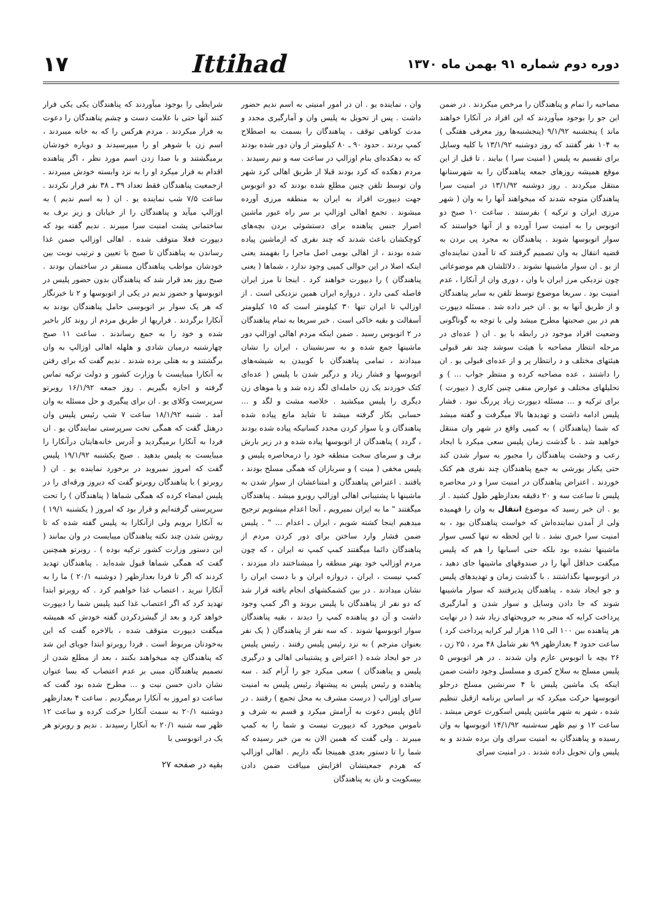دوره دوم شماره ۹۱ بهمن ماه ۱۳۷۰
Ittihad
۱۷
مصاحبه را تمام و پناهندگان را مرخص میکردند . در ضمن این جو را بوجود میآوردند که این افراد در آنکارا خواهند ماند ) پنجشنبه ۹/۱/۹۲ (پنجشنبه‌ها روز معرفی هفتگی ) به ۱۰۴ نفر گفتند که روز دوشنبه ۱۳/۱/۹۲ با کلیه وسایل برای تقسیم به پلیس ( امنیت سرا ) بیایند . تا قبل از این موقع همیشه روزهای جمعه پناهندگان را به شهرستانها منتقل میکردند . روز دوشنبه ۱۳/۱/۹۲ در امنیت سرا پناهندگان متوجه شدند که میخواهند آنها را به وان ( شهر مرزی ایران و ترکیه ) بفرستند . ساعت ۱۰ صبح دو اتوبوس را به امنیت سرا آورده و از آنها خواستند که سوار اتوبوسها شوند . پناهندگان به مجرد پی بردن به قضیه انتقال به وان تصمیم گرفتند که تا آمدن نماینده‌ای از یو . ان سوار ماشینها نشوند . دلائلشان هم موضوعاتی چون نزدیکی مرز ایران با وان ، دوری وان از آنکارا ، عدم امنیت بود . سریعا موضوع توسط تلفن به سایر پناهندگان و از طریق آنها به یو . ان خبر داده شد . مسئله دیپورت هم در بین صحبتها مطرح میشد ولی با توجه به گوناگونی وضعیت افراد موجود در رابطه با یو . ان ( عده‌ای در مرحله انتظار مصاحبه با هیئت سوشد چند نفر قبولی هیئتهای مختلف و د رانتظار پر و از عده‌ای قبولی یو . ان را داشتند ، عده مصاحبه کرده و منتظر جواب ... ) و تحلیلهای مختلف و عوارض منفی چنین کاری ( دیپورت ) برای ترکیه و ... مسئله دیپورت زیاد پررنگ نبود . فشار پلیس ادامه داشت و تهدیدها بالا میگرفت و گفته میشد که شما (پناهندگان ) به کمپی واقع در شهر وان منتقل خواهید شد . با گذشت زمان پلیس سعی میکرد با ایجاد رعب و وحشت پناهندگان را مجبور به سوار شدن کند حتی یکبار یورشی به جمع پناهندگان چند نفری هم کتک خوردند . اعتراض پناهندگان در امنیت سرا و در محاصره پلیس تا ساعت سه و ۲۰ دقیقه بعدازظهر طول کشید . از یو . ان خبر رسید که موضوع انتقال به وان را فهمیده ولی از آمدن نماینده‌اش که خواست پناهندگان بود ، به امنیت سرا خبری نشد . تا این لحظه نه تنها کسی سوار ماشینها نشده بود بلکه حتی اسبابها را هم که پلیس میگفت حداقل آنها را در صندوقهای ماشینها جای دهید ، در اتوبوسها نگذاشتند . با گذشت زمان و تهدیدهای پلیس و جو ایجاد شده ، پناهندگان پذیرفتند که سوار ماشینها شوند که جا دادن وسایل و سوار شدن و آمارگیری پرداخت کرایه که منجر به جروبحثهای زیاد شد ( در نهایت هر پناهنده بین ۱۰۰ الی ۱۱۵ هزار لیر کرایه پرداخت کرد ) ساعت حدود ۴ بعدازظهر ۹۹ نفر شامل ۴۸ مرد ، ۲۵ زن ، ۲۶ بچه با اتوبوس عازم وان شدند . در هر اتوبوس ۵ پلیس مسلح به سلاح کمری و مسلسل وجود داشت ضمن اینکه یک ماشین پلیس با ۴ سرنشین مسلح درجلو اتوبوسها حرکت میکرد که بر اساس برنامه ازقبل تنظیم شده ، شهر به شهر ماشین پلیس اسکورت عوض میشد . ساعت ۱۲ و نیم ظهر سه‌شنبه ۱۴/۱/۹۲ اتوبوسها به وان رسیده و پناهندگان به امنیت سرای وان برده شدند و به پلیس وان تحویل داده شدند . در امنیت سرای
وان ، نماینده یو . ان در امور امنیتی به اسم ندیم حضور داشت . پس از تحویل به پلیس وان و آمارگیری مجدد و مدت کوتاهی توقف ، پناهندگان را بسمت به اصطلاح کمپ بردند . حدود ۹۰ ـ ۸۰ کیلومتر از وان دور شده بودند که به دهکده‌ای بنام اوزالپ در ساعت سه و نیم رسیدند . مردم دهکده که کرد بودند قبلا از طریق اهالی کرد شهر وان توسط تلفن چنین مطلع شده بودند که دو اتوبوس جهت دیپورت افراد به ایران به منطقه مرزی آورده میشوند . تجمع اهالی اوزالپ بر سر راه عبور ماشین اصرار جنس پناهنده برای دستشوئی بردن بچه‌های کوچکشان باعث شدند که چند نفری که ازماشین پیاده شده بودند ، از اهالی بومی اصل ماجرا را بفهمند یعنی اینکه اصلا در این حوالی کمپی وجود ندارد ، شماها ( یعنی پناهندگان ) را دیپورت خواهند کرد . اینجا تا مرز ایران فاصله کمی دارد . دروازه ایران همین نزدیکی است . از اوزالپ تا ایران تنها ۳۰ کیلومتر است که ۱۵ کیلومتر آسفالت و بقیه خاکی است . خبر سریعا به تمام پناهندگان در ۲ اتوبوس رسید . ضمن اینکه مردم اهالی اوزالپ دور ماشینها جمع شده و به سرنشینان ، ایران را نشان میدادند ، تمامی پناهندگان با کوبیدن به شیشه‌های اتوبوسها و فشار زیاد و درگیر شدن با پلیس ( عده‌ای کتک خوردند یک زن حامله‌ای لگد زده شد و یا موهای زن دیگری را پلیس میکشید . خلاصه مشت و لگد و ... حسابی بکار گرفته میشد تا شاید مانع پیاده شده پناهندگان و یا سوار کردن مجدد کسانیکه پیاده شده بودند ، گردد ) پناهندگان از اتوبوسها پیاده شده و در زیر بارش برف و سرمای سخت منطقه خود را درمحاصره پلیس و پلیس مخفی ( میت ) و سربازان که همگی مسلح بودند ، یافتند . اعتراض پناهندگان و امتناعشان از سوار شدن به ماشینها با پشتیبانی اهالی اوزالپ روبرو میشد . پناهندگان میگفتند " ما به ایران نمیرویم ، آنجا اعدام میشویم ترجیح میدهیم اینجا کشته شویم ، ایران ـ اعدام ... " . پلیس ضمن فشار وارد ساختن برای دور کردن مردم از پناهندگان دائما میگفتند کمپ کمپ نه ایران ، که چون مردم اوزالپ خود بهتر منطقه را میشناختند داد میزدند ، کمپ نیست ، ایران ، دروازه ایران و با دست ایران را نشان میدادند . در بین کشمکشهای انجام یافته قرار شد که دو نفر از پناهندگان با پلیس بروند و اگر کمپ وجود داشت و آن دو پناهنده کمپ را دیدند ، بقیه پناهندگان سوار اتوبوسها شوند . که سه نفر از پناهندگان ( یک نفر بعنوان مترجم ) به نزد رئیس پلیس رفتند . رئیس پلیس در جو ایجاد شده ( اعتراض و پشتیبانی اهالی و درگیری پلیس و پناهندگان ) سعی میکرد جو را آرام کند . سه پناهنده و رئیس پلیس به پیشنهاد رئیس پلیس به امنیت سرای اوزالپ ( درست مشرف به محل تجمع ) رفتند . در اتاق پلیس دعوت به آرامش میکرد و قسم به شرف و ناموس میخورد که دیپورت نیست و شما را به کمپ میبرند . ولی گفت که همین الان به من خبر رسیده که شما را تا دستور بعدی همینجا نگه داریم . اهالی اوزالپ که هردم جمعیتشان افزایش مییافت ضمن دادن بیسکویت و نان به پناهندگان
شرایطی را بوجود میآوردند که پناهندگان یکی یکی فرار کنند آنها حتی با علامت دست و چشم پناهندگان را دعوت به فرار میکردند . مردم هرکس را که به خانه میبردند ، اسم زن یا شوهر او را میپرسیدند و دوباره خودشان برمیگشتند و با صدا زدن اسم مورد نظر ، اگر پناهنده اقدام به فرار میکرد او را به نزد وابسته خودش میبردند . ازجمعیت پناهندگان فقط تعداد ۳۹ ـ ۳۸ نفر فرار نکردند . ساعت ۷/۵ شب نماینده یو . ان ( به اسم ندیم ) به اوزالپ میآید و پناهندگان را از خیابان و زیر برف به ساختمانی پشت امنیت سرا میبرند . ندیم گفته بود که دیپورت فعلا متوقف شده . اهالی اوزالپ ضمن غذا رساندن به پناهندگان تا صبح با تعیین و ترتیب نوبت بین خودشان مواظب پناهندگان مستقر در ساختمان بودند . صبح روز بعد قرار شد که پناهندگان بدون حضور پلیس در اتوبوسها و حضور ندیم در یکی از اتوبوسها و ۲ تا خبرنگار که هر یک سوار بر اتوبوسی حامل پناهندگان بودند به آنکارا برگردند . فراریها از طریق مردم از روند کار باخبر شده و خود را به جمع رساندند . ساعت ۱۱ صبح چهارشنبه درمیان شادی و هلهله اهالی اوزالپ به وان برگشتند و به هتلی برده شدند . ندیم گفت که برای رفتن به آنکارا میبایست با وزارت کشور و دولت ترکیه تماس گرفته و اجازه بگیریم . روز جمعه ۱۶/۱/۹۲ روبرتو سرپرست وکلای یو . ان برای پیگیری و حل مسئله به وان آمد . شنبه ۱۸/۱/۹۲ ساعت ۷ شب رئیس پلیس وان درهتل گفت که همگی تحت سرپرستی نمایندگان یو . ان فردا به آنکارا برمیگردید و آدرس خانه‌هایتان درآنکارا را میبایست به پلیس بدهید . صبح یکشنبه ۱۹/۱/۹۲ پلیس گفت که امروز نمیروید در برخورد نماینده یو . ان ( روبرتو ) با پناهندگان روبرتو گفت که دیروز ورقه‌ای را در پلیس امضاء کرده که همگی شماها ( پناهندگان ) را تحت سرپرستی گرفته‌ایم و قرار بود که امروز ( یکشنبه ۱۹/۱ ) به آنکارا برویم ولی ازآنکارا به پلیس گفته شده که تا روشن شدن چند نکته پناهندگان میبایست در وان بمانند ( این دستور وزارت کشور ترکیه بوده ) . روبرتو همچنین گفت که همگی شماها قبول شده‌اید . پناهندگان تهدید کردند که اگر تا فردا بعدازظهر ( دوشنبه ۲۰/۱ ) ما را به آنکارا نبرید ، اعتصاب غذا خواهیم کرد . که روبرتو ابتدا تهدید کرد که اگر اعتصاب غذا کنید پلیس شما را دیپورت خواهد کرد و بعد از گیشزدکردن گفته خودش که همیشه میگفت دیپورت متوقف شده ، بالاخره گفت که این به‌خودتان مربوط است . فردا روبرتو ابتدا جویای این شد که پناهندگان چه میخواهند بکنند ، بعد از مطلع شدن از تصمیم پناهندگان مبنی بر عدم اعتصاب که بسا عنوان نشان دادن حسن نیت و ... مطرح شده بود گفت که ساعت دو امروز به آنکارا برمیگردیم . ساعت ۴ بعدازظهر دوشنبه ۲۰/۱ به سمت آنکارا حرکت کرده و ساعت ۱۲ ظهر سه شنبه ۲۰/۱ به آنکارا رسیدند . ندیم و روبرتو هر یک در اتوبوسی با
بقیه در صفحه ۲۷